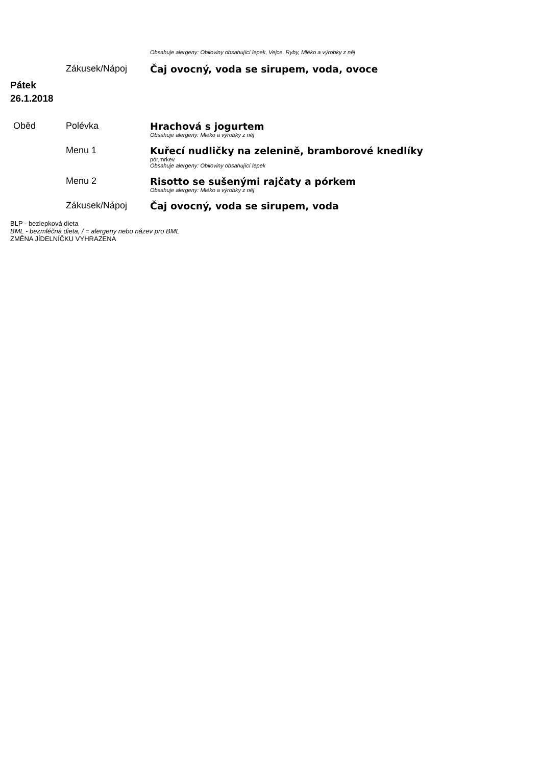| | | Obsahuje alergeny: Obiloviny obsahující lepek, Vejce, Ryby, Mléko a výrobky z něj |
| | Zákusek/Nápoj | Čaj ovocný, voda se sirupem, voda, ovoce |
Pátek
26.1.2018
| Oběd | Polévka | Hrachová s jogurtem Obsahuje alergeny: Mléko a výrobky z něj |
| | Menu 1 | Kuřecí nudličky na zelenině, bramborové knedlíky pór,mrkev Obsahuje alergeny: Obiloviny obsahující lepek |
| | Menu 2 | Risotto se sušenými rajčaty a pórkem Obsahuje alergeny: Mléko a výrobky z něj |
| | Zákusek/Nápoj | Čaj ovocný, voda se sirupem, voda |
BLP - bezlepková dieta
BML - bezmléčná dieta, / = alergeny nebo název pro BML
ZMĚNA JÍDELNÍČKU VYHRAZENA